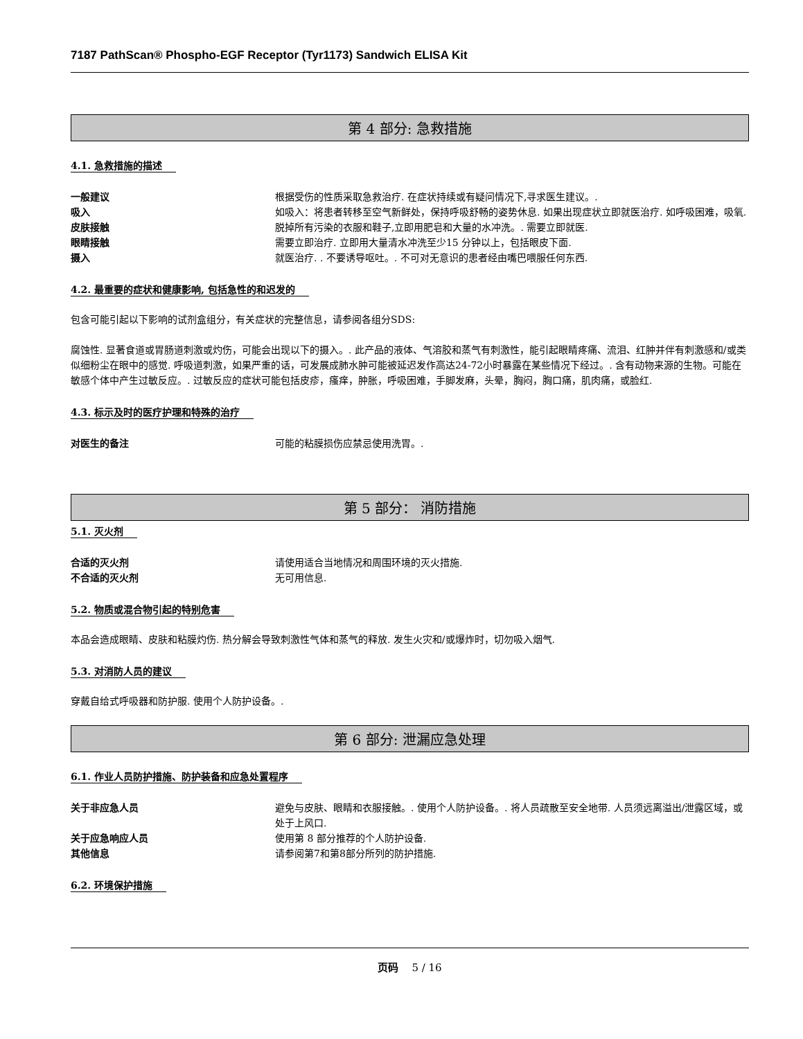7187 PathScan® Phospho-EGF Receptor (Tyr1173) Sandwich ELISA Kit
第 4 部分: 急救措施
4.1. 急救措施的描述
一般建议 根据受伤的性质采取急救治疗. 在症状持续或有疑问情况下,寻求医生建议。.
吸入 如吸入：将患者转移至空气新鲜处，保持呼吸舒畅的姿势休息. 如果出现症状立即就医治疗. 如呼吸困难，吸氧.
皮肤接触 脱掉所有污染的衣服和鞋子,立即用肥皂和大量的水冲洗。. 需要立即就医.
眼睛接触 需要立即治疗. 立即用大量清水冲洗至少15 分钟以上，包括眼皮下面.
摄入 就医治疗. . 不要诱导呕吐。. 不可对无意识的患者经由嘴巴喂服任何东西.
4.2. 最重要的症状和健康影响, 包括急性的和迟发的
包含可能引起以下影响的试剂盒组分，有关症状的完整信息，请参阅各组分SDS:
腐蚀性. 显著食道或胃肠道刺激或灼伤，可能会出现以下的摄入。. 此产品的液体、气溶胶和蒸气有刺激性，能引起眼睛疼痛、流泪、红肿并伴有刺激感和/或类似细粉尘在眼中的感觉. 呼吸道刺激，如果严重的话，可发展成肺水肿可能被延迟发作高达24-72小时暴露在某些情况下经过。. 含有动物来源的生物。可能在敏感个体中产生过敏反应。. 过敏反应的症状可能包括皮疹，瘙痒，肿胀，呼吸困难，手脚发麻，头晕，胸闷，胸口痛，肌肉痛，或脸红.
4.3. 标示及时的医疗护理和特殊的治疗
对医生的备注 可能的粘膜损伤应禁忌使用洗胃。.
第 5 部分： 消防措施
5.1. 灭火剂
合适的灭火剂 请使用适合当地情况和周围环境的灭火措施.
不合适的灭火剂 无可用信息.
5.2. 物质或混合物引起的特别危害
本品会造成眼睛、皮肤和粘膜灼伤. 热分解会导致刺激性气体和蒸气的释放. 发生火灾和/或爆炸时，切勿吸入烟气.
5.3. 对消防人员的建议
穿戴自给式呼吸器和防护服. 使用个人防护设备。.
第 6 部分: 泄漏应急处理
6.1. 作业人员防护措施、防护装备和应急处置程序
关于非应急人员 避免与皮肤、眼睛和衣服接触。. 使用个人防护设备。. 将人员疏散至安全地带. 人员须远离溢出/泄露区域，或处于上风口.
关于应急响应人员 使用第 8 部分推荐的个人防护设备.
其他信息 请参阅第7和第8部分所列的防护措施.
6.2. 环境保护措施
页码 5 / 16